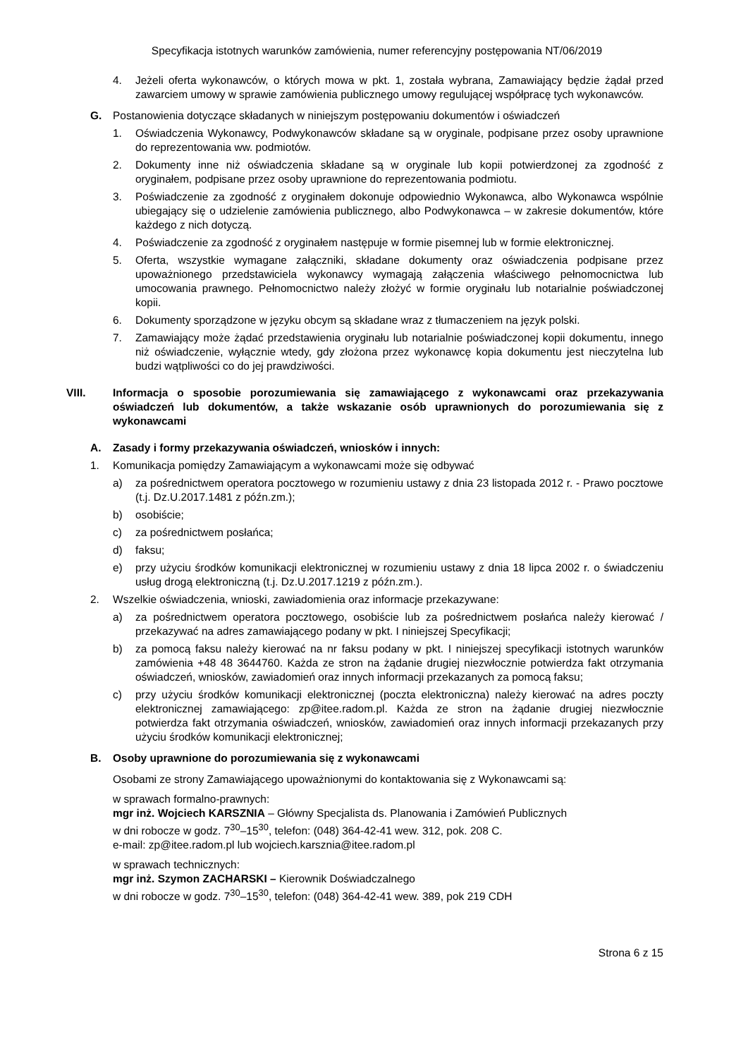Specyfikacja istotnych warunków zamówienia, numer referencyjny postępowania NT/06/2019
4. Jeżeli oferta wykonawców, o których mowa w pkt. 1, została wybrana, Zamawiający będzie żądał przed zawarciem umowy w sprawie zamówienia publicznego umowy regulującej współpracę tych wykonawców.
G. Postanowienia dotyczące składanych w niniejszym postępowaniu dokumentów i oświadczeń
1. Oświadczenia Wykonawcy, Podwykonawców składane są w oryginale, podpisane przez osoby uprawnione do reprezentowania ww. podmiotów.
2. Dokumenty inne niż oświadczenia składane są w oryginale lub kopii potwierdzonej za zgodność z oryginałem, podpisane przez osoby uprawnione do reprezentowania podmiotu.
3. Poświadczenie za zgodność z oryginałem dokonuje odpowiednio Wykonawca, albo Wykonawca wspólnie ubiegający się o udzielenie zamówienia publicznego, albo Podwykonawca – w zakresie dokumentów, które każdego z nich dotyczą.
4. Poświadczenie za zgodność z oryginałem następuje w formie pisemnej lub w formie elektronicznej.
5. Oferta, wszystkie wymagane załączniki, składane dokumenty oraz oświadczenia podpisane przez upoważnionego przedstawiciela wykonawcy wymagają załączenia właściwego pełnomocnictwa lub umocowania prawnego. Pełnomocnictwo należy złożyć w formie oryginału lub notarialnie poświadczonej kopii.
6. Dokumenty sporządzone w języku obcym są składane wraz z tłumaczeniem na język polski.
7. Zamawiający może żądać przedstawienia oryginału lub notarialnie poświadczonej kopii dokumentu, innego niż oświadczenie, wyłącznie wtedy, gdy złożona przez wykonawcę kopia dokumentu jest nieczytelna lub budzi wątpliwości co do jej prawdziwości.
VIII. Informacja o sposobie porozumiewania się zamawiającego z wykonawcami oraz przekazywania oświadczeń lub dokumentów, a także wskazanie osób uprawnionych do porozumiewania się z wykonawcami
A. Zasady i formy przekazywania oświadczeń, wniosków i innych:
1. Komunikacja pomiędzy Zamawiającym a wykonawcami może się odbywać
a) za pośrednictwem operatora pocztowego w rozumieniu ustawy z dnia 23 listopada 2012 r. - Prawo pocztowe (t.j. Dz.U.2017.1481 z późn.zm.);
b) osobiście;
c) za pośrednictwem posłańca;
d) faksu;
e) przy użyciu środków komunikacji elektronicznej w rozumieniu ustawy z dnia 18 lipca 2002 r. o świadczeniu usług drogą elektroniczną (t.j. Dz.U.2017.1219 z późn.zm.).
2. Wszelkie oświadczenia, wnioski, zawiadomienia oraz informacje przekazywane:
a) za pośrednictwem operatora pocztowego, osobiście lub za pośrednictwem posłańca należy kierować / przekazywać na adres zamawiającego podany w pkt. I niniejszej Specyfikacji;
b) za pomocą faksu należy kierować na nr faksu podany w pkt. I niniejszej specyfikacji istotnych warunków zamówienia +48 48 3644760. Każda ze stron na żądanie drugiej niezwłocznie potwierdza fakt otrzymania oświadczeń, wniosków, zawiadomień oraz innych informacji przekazanych za pomocą faksu;
c) przy użyciu środków komunikacji elektronicznej (poczta elektroniczna) należy kierować na adres poczty elektronicznej zamawiającego: zp@itee.radom.pl. Każda ze stron na żądanie drugiej niezwłocznie potwierdza fakt otrzymania oświadczeń, wniosków, zawiadomień oraz innych informacji przekazanych przy użyciu środków komunikacji elektronicznej;
B. Osoby uprawnione do porozumiewania się z wykonawcami
Osobami ze strony Zamawiającego upoważnionymi do kontaktowania się z Wykonawcami są:
w sprawach formalno-prawnych:
mgr inż. Wojciech KARSZNIA – Główny Specjalista ds. Planowania i Zamówień Publicznych
w dni robocze w godz. 7<sup>30</sup>–15<sup>30</sup>, telefon: (048) 364-42-41 wew. 312, pok. 208 C.
e-mail: zp@itee.radom.pl lub wojciech.karsznia@itee.radom.pl
w sprawach technicznych:
mgr inż. Szymon ZACHARSKI – Kierownik Doświadczalnego
w dni robocze w godz. 7<sup>30</sup>–15<sup>30</sup>, telefon: (048) 364-42-41 wew. 389, pok 219 CDH
Strona 6 z 15